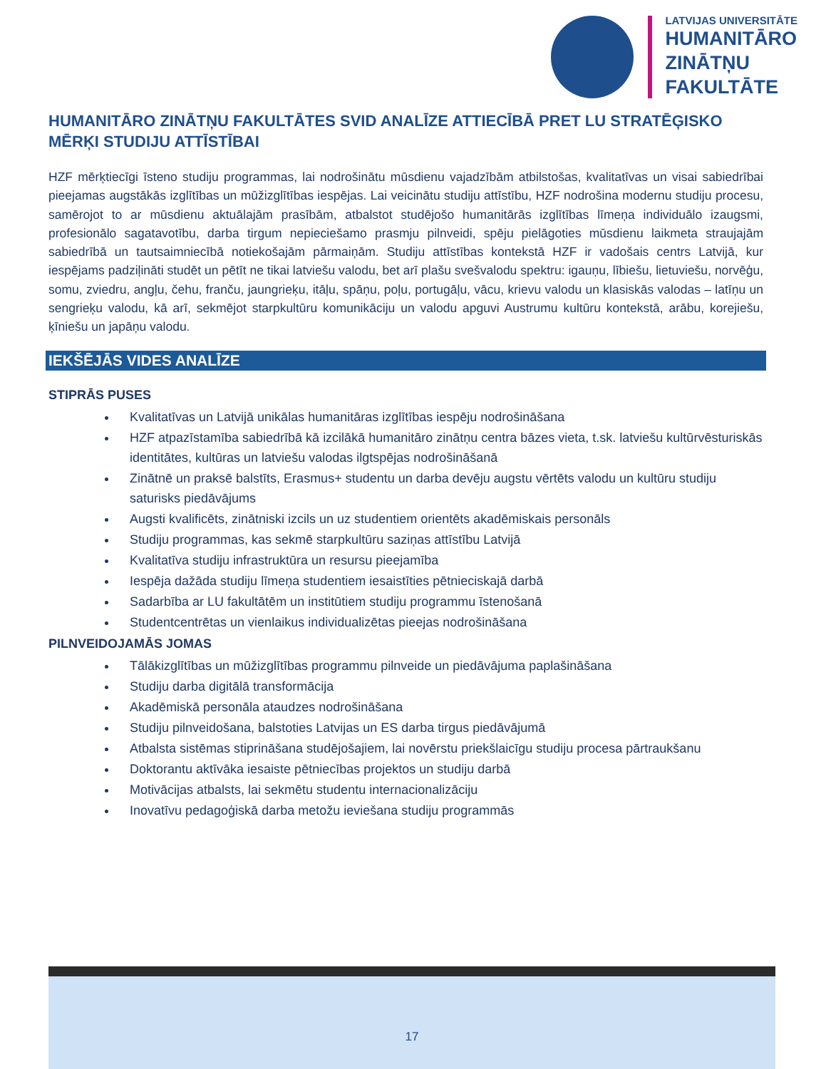LATVIJAS UNIVERSITĀTE
HUMANITĀRO
ZINĀTŅU
FAKULTĀTE
HUMANITĀRO ZINĀTŅU FAKULTĀTES SVID ANALĪZE ATTIECĪBĀ PRET LU STRATĒĢISKO MĒRĶI STUDIJU ATTĪSTĪBAI
HZF mērķtiecīgi īsteno studiju programmas, lai nodrošinātu mūsdienu vajadzībām atbilstošas, kvalitatīvas un visai sabiedrībai pieejamas augstākās izglītības un mūžizglītības iespējas. Lai veicinātu studiju attīstību, HZF nodrošina modernu studiju procesu, samērojot to ar mūsdienu aktuālajām prasībām, atbalstot studējošo humanitārās izglītības līmeņa individuālo izaugsmi, profesionālo sagatavotību, darba tirgum nepieciešamo prasmju pilnveidi, spēju pielāgoties mūsdienu laikmeta straujajām sabiedrībā un tautsaimniecībā notiekošajām pārmaiņām. Studiju attīstības kontekstā HZF ir vadošais centrs Latvijā, kur iespējams padziļināti studēt un pētīt ne tikai latviešu valodu, bet arī plašu svešvalodu spektru: igauņu, lībiešu, lietuviešu, norvēģu, somu, zviedru, angļu, čehu, franču, jaungrieķu, itāļu, spāņu, poļu, portugāļu, vācu, krievu valodu un klasiskās valodas – latīņu un sengrieķu valodu, kā arī, sekmējot starpkultūru komunikāciju un valodu apguvi Austrumu kultūru kontekstā, arābu, korejiešu, ķīniešu un japāņu valodu.
IEKŠĒJĀS VIDES ANALĪZE
STIPRĀS PUSES
Kvalitatīvas un Latvijā unikālas humanitāras izglītības iespēju nodrošināšana
HZF atpazīstamība sabiedrībā kā izcilākā humanitāro zinātņu centra bāzes vieta, t.sk. latviešu kultūrvēsturiskās identitātes, kultūras un latviešu valodas ilgtspējas nodrošināšanā
Zinātnē un praksē balstīts, Erasmus+ studentu un darba devēju augstu vērtēts valodu un kultūru studiju saturisks piedāvājums
Augsti kvalificēts, zinātniski izcils un uz studentiem orientēts akadēmiskais personāls
Studiju programmas, kas sekmē starpkultūru saziņas attīstību Latvijā
Kvalitatīva studiju infrastruktūra un resursu pieejamība
Iespēja dažāda studiju līmeņa studentiem iesaistīties pētnieciskajā darbā
Sadarbība ar LU fakultātēm un institūtiem studiju programmu īstenošanā
Studentcentrētas un vienlaikus individualizētas pieejas nodrošināšana
PILNVEIDOJAMĀS JOMAS
Tālākizglītības un mūžizglītības programmu pilnveide un piedāvājuma paplašināšana
Studiju darba digitālā transformācija
Akadēmiskā personāla ataudzes nodrošināšana
Studiju pilnveidošana, balstoties Latvijas un ES darba tirgus piedāvājumā
Atbalsta sistēmas stiprināšana studējošajiem, lai novērstu priekšlaicīgu studiju procesa pārtraukšanu
Doktorantu aktīvāka iesaiste pētniecības projektos un studiju darbā
Motivācijas atbalsts, lai sekmētu studentu internacionalizāciju
Inovatīvu pedagoģiskā darba metožu ieviešana studiju programmās
17